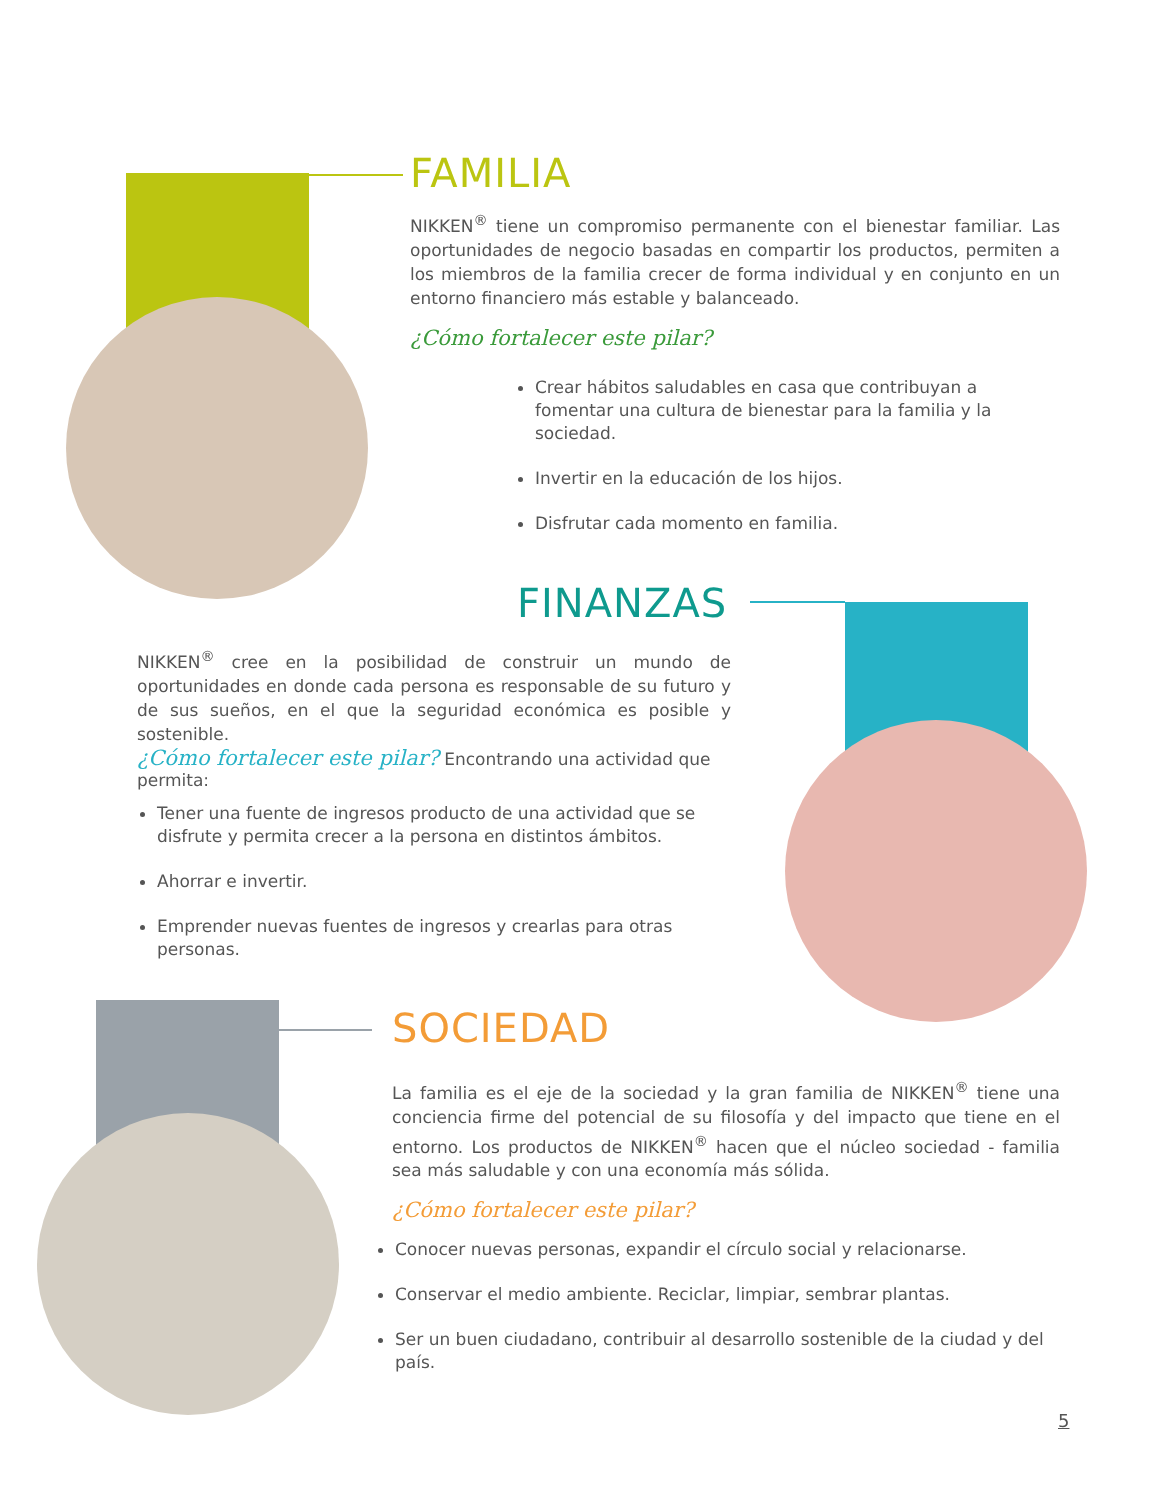FAMILIA
NIKKEN<sup>®</sup> tiene un compromiso permanente con el bienestar familiar. Las oportunidades de negocio basadas en compartir los productos, permiten a los miembros de la familia crecer de forma individual y en conjunto en un entorno financiero más estable y balanceado.
¿Cómo fortalecer este pilar?
Crear hábitos saludables en casa que contribuyan a fomentar una cultura de bienestar para la familia y la sociedad.
Invertir en la educación de los hijos.
Disfrutar cada momento en familia.
FINANZAS
NIKKEN<sup>®</sup> cree en la posibilidad de construir un mundo de oportunidades en donde cada persona es responsable de su futuro y de sus sueños, en el que la seguridad económica es posible y sostenible.
¿Cómo fortalecer este pilar? Encontrando una actividad que permita:
Tener una fuente de ingresos producto de una actividad que se disfrute y permita crecer a la persona en distintos ámbitos.
Ahorrar e invertir.
Emprender nuevas fuentes de ingresos y crearlas para otras personas.
SOCIEDAD
La familia es el eje de la sociedad y la gran familia de NIKKEN<sup>®</sup> tiene una conciencia firme del potencial de su filosofía y del impacto que tiene en el entorno. Los productos de NIKKEN<sup>®</sup> hacen que el núcleo sociedad - familia sea más saludable y con una economía más sólida.
¿Cómo fortalecer este pilar?
Conocer nuevas personas, expandir el círculo social y relacionarse.
Conservar el medio ambiente. Reciclar, limpiar, sembrar plantas.
Ser un buen ciudadano, contribuir al desarrollo sostenible de la ciudad y del país.
5